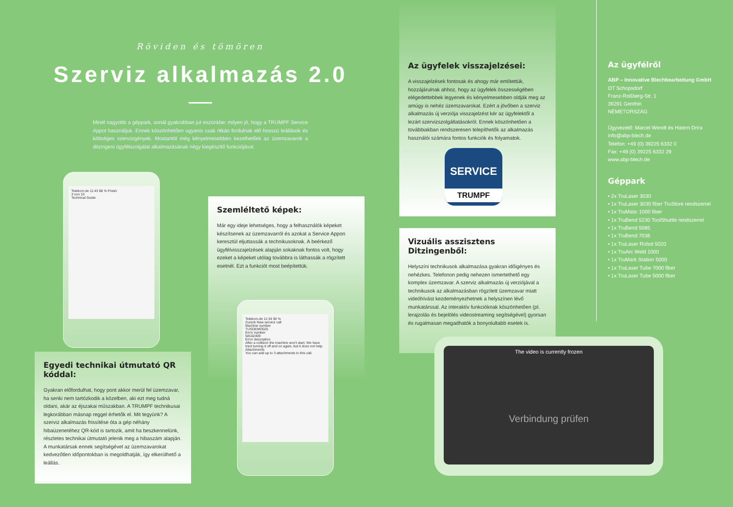Röviden és tömören
Szerviz alkalmazás 2.0
Minél nagyobb a géppark, annál gyakrabban jut eszünkbe: milyen jó, hogy a TRUMPF Service Appot használjuk. Ennek köszönhetően ugyanis csak ritkán fordulnak elő hosszú leállások és költséges szervizigények. Mostantól még kényelmesebben kezelhetőek az üzemzavarok a ditzingeni ügyfélszolgálat alkalmazásának négy kiegészítő funkciójával.
Telekom.de 11:43 88 % Finish
3 von 10
Technical Guide
Egyedi technikai útmutató QR kóddal:
Gyakran előfordulhat, hogy pont akkor merül fel üzemzavar, ha senki nem tartózkodik a közelben, aki ezt meg tudná oldani, akár az éjszakai műszakban. A TRUMPF technikusai legkorábban másnap reggel érhetők el. Mit tegyünk? A szerviz alkalmazás frissítése óta a gép néhány hibaüzenetéhez QR-kód is tartozik, amit ha beszkennelünk, részletes technikai útmutató jelenik meg a hibaszám alapján. A munkatársak ennek segítségével az üzemzavarokat kedvezőtlen időpontokban is megoldhatják, így elkerülhető a leállás.
Szemléltető képek:
Már egy ideje lehetséges, hogy a felhasználók képeket készítsenek az üzemzavarról és azokat a Service Appon keresztül eljuttassák a technikusoknak. A beérkező ügyfélvisszajelzések alapján sokaknak fontos volt, hogy ezeket a képeket utólag továbbra is láthassák a rögzített esetnél. Ezt a funkciót most beépítettük.
Telekom.de 11:34 90 %
Zurück New service call
Machine number
TUSDEMO025
Error number
58102409
Error description
After a collision the machine won't start. We have tried turning it off and on again, but it does not help.
Attachments
You can add up to 3 attachments to this call.
Az ügyfelek visszajelzései:
A visszajelzések fontosak és ahogy már említettük, hozzájárulnak ahhoz, hogy az ügyfelek összességében elégedettebbek legyenek és kényelmesebben oldják meg az amúgy is nehéz üzemzavarokat. Ezért a jövőben a szerviz alkalmazás új verziója visszajelzést kér az ügyfelektől a lezárt szervizszolgáltatásokról. Ennek köszönhetően a továbbiakban rendszeresen telepíthetők az alkalmazás használói számára fontos funkciók és folyamatok.
SERVICE
TRUMPF
Vizuális asszisztens Ditzingenből:
Helyszíni technikusok alkalmazása gyakran időigényes és nehézkes. Telefonon pedig nehezen ismertethető egy komplex üzemzavar. A szerviz alkalmazás új verziójával a technikusok az alkalmazásban rögzített üzemzavar miatt videóhívást kezdeményezhetnek a helyszínen lévő munkatárssal. Az interaktív funkcióknak köszönhetően (pl. lerajzolás és bejelölés videostreaming segítségével) gyorsan és rugalmasan megadhatók a bonyolultabb esetek is.
The video is currently frozen
Verbindung prüfen
Az ügyfélről
ABP – Innovative Blechbearbeitung GmbH
OT Schopsdorf
Franz-Roßberg-Str. 1
39291 Genthin
NÉMETORSZÁG
Ügyvezető: Marcel Wendt és Hatem Drira
info@abp-blech.de
Telefon: +49 (0) 39225 6332 0
Fax: +49 (0) 39225 6332 29
www.abp-blech.de
Géppark
• 2x TruLaser 3030
• 1x TruLaser 3030 fiber TruStore rendszerrel
• 1x TruMatic 1000 fiber
• 1x TruBend 5230 ToolShuttle rendszerrel
• 1x TruBend 5085
• 1x TruBend 7036
• 1x TruLaser Robot 5020
• 1x TruArc Weld 1000
• 1x TruMark Station 5000
• 1x TruLaser Tube 7000 fiber
• 1x TruLaser Tube 5000 fiber